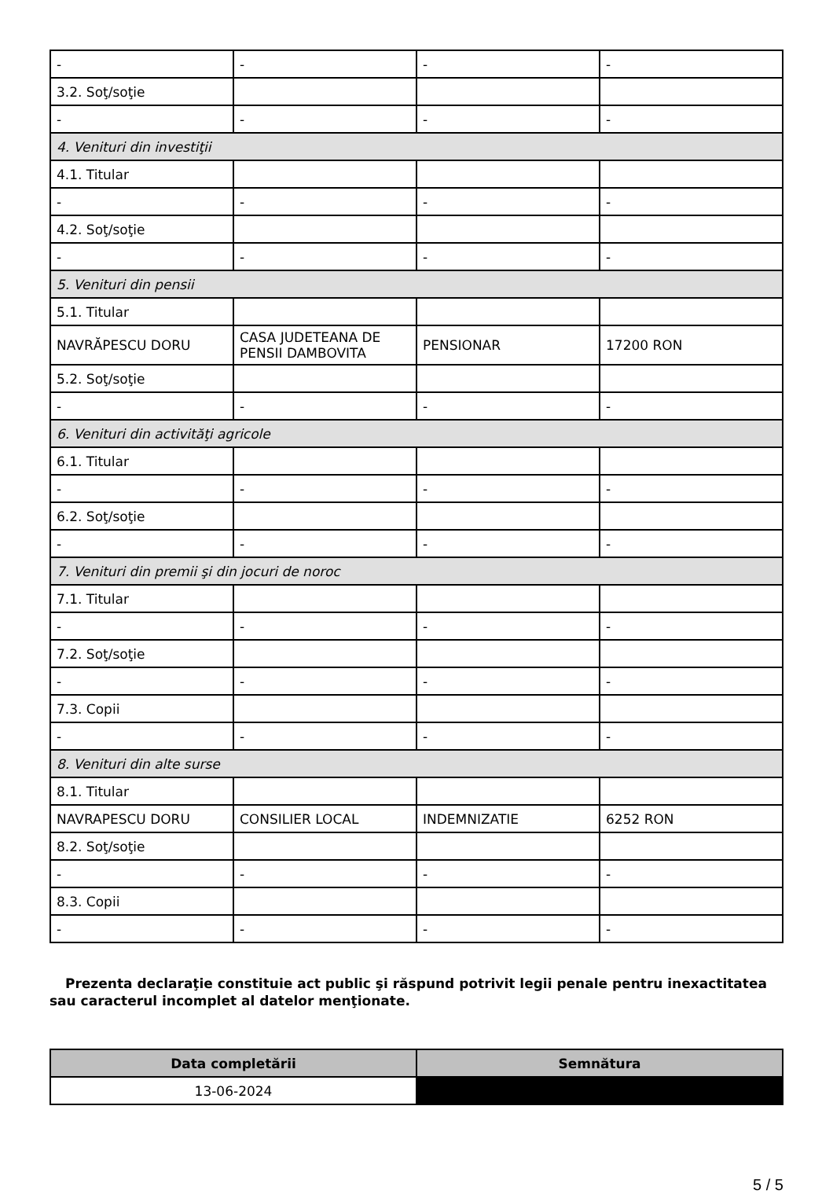| - | - | - | - |
| 3.2. Soţ/soţie | | | |
| - | - | - | - |
| 4. Venituri din investiţii | | | |
| 4.1. Titular | | | |
| - | - | - | - |
| 4.2. Soţ/soţie | | | |
| - | - | - | - |
| 5. Venituri din pensii | | | |
| 5.1. Titular | | | |
| NAVRĂPESCU DORU | CASA JUDETEANA DE PENSII DAMBOVITA | PENSIONAR | 17200 RON |
| 5.2. Soţ/soţie | | | |
| - | - | - | - |
| 6. Venituri din activităţi agricole | | | |
| 6.1. Titular | | | |
| - | - | - | - |
| 6.2. Soţ/soţie | | | |
| - | - | - | - |
| 7. Venituri din premii şi din jocuri de noroc | | | |
| 7.1. Titular | | | |
| - | - | - | - |
| 7.2. Soţ/soţie | | | |
| - | - | - | - |
| 7.3. Copii | | | |
| - | - | - | - |
| 8. Venituri din alte surse | | | |
| 8.1. Titular | | | |
| NAVRAPESCU DORU | CONSILIER LOCAL | INDEMNIZATIE | 6252 RON |
| 8.2. Soţ/soţie | | | |
| - | - | - | - |
| 8.3. Copii | | | |
| - | - | - | - |
Prezenta declaraţie constituie act public şi răspund potrivit legii penale pentru inexactitatea sau caracterul incomplet al datelor menţionate.
| Data completării | Semnătura |
| --- | --- |
| 13-06-2024 | |
5 / 5